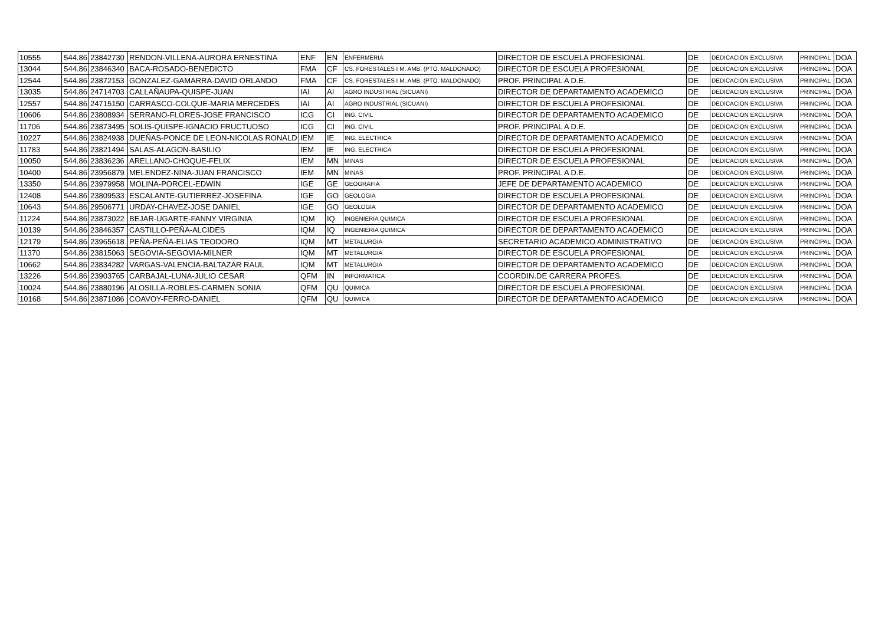| 10555 | 544.86 | 23842730 | RENDON-VILLENA-AURORA ERNESTINA | ENF | EN | ENFERMERIA | DIRECTOR DE ESCUELA PROFESIONAL | DE | DEDICACION EXCLUSIVA | PRINCIPAL | DOA |
| 13044 | 544.86 | 23846340 | BACA-ROSADO-BENEDICTO | FMA | CF | CS. FORESTALES I M. AMB. (PTO. MALDONADO) | DIRECTOR DE ESCUELA PROFESIONAL | DE | DEDICACION EXCLUSIVA | PRINCIPAL | DOA |
| 12544 | 544.86 | 23872153 | GONZALEZ-GAMARRA-DAVID ORLANDO | FMA | CF | CS. FORESTALES I M. AMB. (PTO. MALDONADO) | PROF. PRINCIPAL A D.E. | DE | DEDICACION EXCLUSIVA | PRINCIPAL | DOA |
| 13035 | 544.86 | 24714703 | CALLAÑAUPA-QUISPE-JUAN | IAI | AI | AGRO INDUSTRIAL (SICUANI) | DIRECTOR DE DEPARTAMENTO ACADEMICO | DE | DEDICACION EXCLUSIVA | PRINCIPAL | DOA |
| 12557 | 544.86 | 24715150 | CARRASCO-COLQUE-MARIA MERCEDES | IAI | AI | AGRO INDUSTRIAL (SICUANI) | DIRECTOR DE ESCUELA PROFESIONAL | DE | DEDICACION EXCLUSIVA | PRINCIPAL | DOA |
| 10606 | 544.86 | 23808934 | SERRANO-FLORES-JOSE FRANCISCO | ICG | CI | ING. CIVIL | DIRECTOR DE DEPARTAMENTO ACADEMICO | DE | DEDICACION EXCLUSIVA | PRINCIPAL | DOA |
| 11706 | 544.86 | 23873495 | SOLIS-QUISPE-IGNACIO FRUCTUOSO | ICG | CI | ING. CIVIL | PROF. PRINCIPAL A D.E. | DE | DEDICACION EXCLUSIVA | PRINCIPAL | DOA |
| 10227 | 544.86 | 23824938 | DUEÑAS-PONCE DE LEON-NICOLAS RONALD | IEM | IE | ING. ELECTRICA | DIRECTOR DE DEPARTAMENTO ACADEMICO | DE | DEDICACION EXCLUSIVA | PRINCIPAL | DOA |
| 11783 | 544.86 | 23821494 | SALAS-ALAGON-BASILIO | IEM | IE | ING. ELECTRICA | DIRECTOR DE ESCUELA PROFESIONAL | DE | DEDICACION EXCLUSIVA | PRINCIPAL | DOA |
| 10050 | 544.86 | 23836236 | ARELLANO-CHOQUE-FELIX | IEM | MN | MINAS | DIRECTOR DE ESCUELA PROFESIONAL | DE | DEDICACION EXCLUSIVA | PRINCIPAL | DOA |
| 10400 | 544.86 | 23956879 | MELENDEZ-NINA-JUAN FRANCISCO | IEM | MN | MINAS | PROF. PRINCIPAL A D.E. | DE | DEDICACION EXCLUSIVA | PRINCIPAL | DOA |
| 13350 | 544.86 | 23979958 | MOLINA-PORCEL-EDWIN | IGE | GE | GEOGRAFIA | JEFE DE DEPARTAMENTO ACADEMICO | DE | DEDICACION EXCLUSIVA | PRINCIPAL | DOA |
| 12408 | 544.86 | 23809533 | ESCALANTE-GUTIERREZ-JOSEFINA | IGE | GO | GEOLOGIA | DIRECTOR DE ESCUELA PROFESIONAL | DE | DEDICACION EXCLUSIVA | PRINCIPAL | DOA |
| 10643 | 544.86 | 29506771 | URDAY-CHAVEZ-JOSE DANIEL | IGE | GO | GEOLOGIA | DIRECTOR DE DEPARTAMENTO ACADEMICO | DE | DEDICACION EXCLUSIVA | PRINCIPAL | DOA |
| 11224 | 544.86 | 23873022 | BEJAR-UGARTE-FANNY VIRGINIA | IQM | IQ | INGENIERIA QUIMICA | DIRECTOR DE ESCUELA PROFESIONAL | DE | DEDICACION EXCLUSIVA | PRINCIPAL | DOA |
| 10139 | 544.86 | 23846357 | CASTILLO-PEÑA-ALCIDES | IQM | IQ | INGENIERIA QUIMICA | DIRECTOR DE DEPARTAMENTO ACADEMICO | DE | DEDICACION EXCLUSIVA | PRINCIPAL | DOA |
| 12179 | 544.86 | 23965618 | PEÑA-PEÑA-ELIAS TEODORO | IQM | MT | METALURGIA | SECRETARIO ACADEMICO ADMINISTRATIVO | DE | DEDICACION EXCLUSIVA | PRINCIPAL | DOA |
| 11370 | 544.86 | 23815063 | SEGOVIA-SEGOVIA-MILNER | IQM | MT | METALURGIA | DIRECTOR DE ESCUELA PROFESIONAL | DE | DEDICACION EXCLUSIVA | PRINCIPAL | DOA |
| 10662 | 544.86 | 23834282 | VARGAS-VALENCIA-BALTAZAR RAUL | IQM | MT | METALURGIA | DIRECTOR DE DEPARTAMENTO ACADEMICO | DE | DEDICACION EXCLUSIVA | PRINCIPAL | DOA |
| 13226 | 544.86 | 23903765 | CARBAJAL-LUNA-JULIO CESAR | QFM | IN | INFORMATICA | COORDIN.DE CARRERA PROFES. | DE | DEDICACION EXCLUSIVA | PRINCIPAL | DOA |
| 10024 | 544.86 | 23880196 | ALOSILLA-ROBLES-CARMEN SONIA | QFM | QU | QUIMICA | DIRECTOR DE ESCUELA PROFESIONAL | DE | DEDICACION EXCLUSIVA | PRINCIPAL | DOA |
| 10168 | 544.86 | 23871086 | COAVOY-FERRO-DANIEL | QFM | QU | QUIMICA | DIRECTOR DE DEPARTAMENTO ACADEMICO | DE | DEDICACION EXCLUSIVA | PRINCIPAL | DOA |